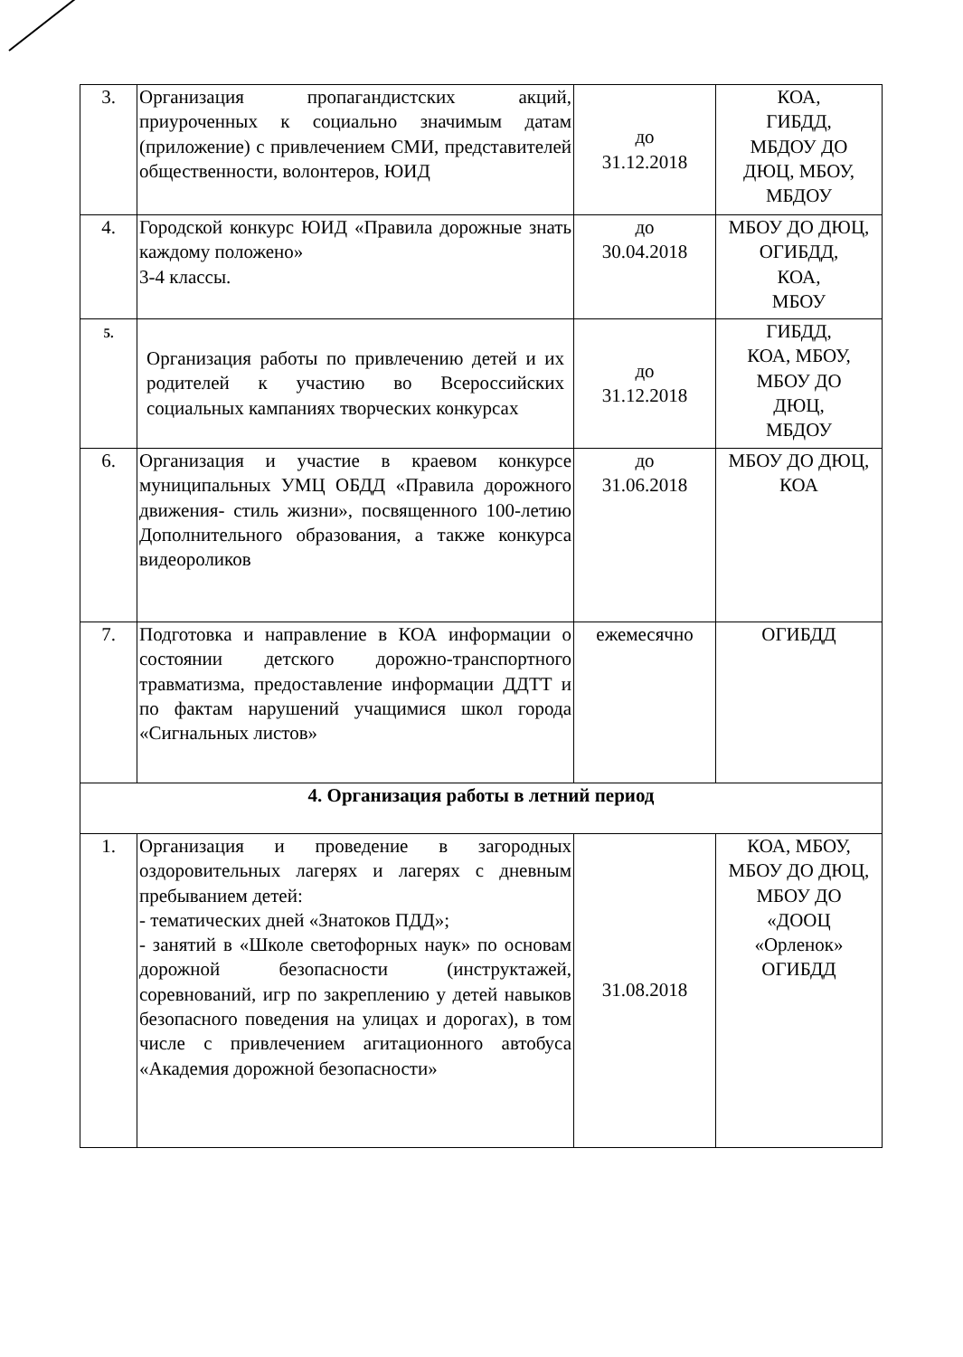| 3. | Организация пропагандистских акций, приуроченных к социально значимым датам (приложение) с привлечением СМИ, представителей общественности, волонтеров, ЮИД | до 31.12.2018 | КОА, ГИБДД, МБДОУ ДО ДЮЦ, МБОУ, МБДОУ |
| 4. | Городской конкурс ЮИД «Правила дорожные знать каждому положено» 3-4 классы. | до 30.04.2018 | МБОУ ДО ДЮЦ, ОГИБДД, КОА, МБОУ |
| 5. | Организация работы по привлечению детей и их родителей к участию во Всероссийских социальных кампаниях творческих конкурсах | до 31.12.2018 | ГИБДД, КОА, МБОУ, МБОУ ДО ДЮЦ, МБДОУ |
| 6. | Организация и участие в краевом конкурсе муниципальных УМЦ ОБДД «Правила дорожного движения- стиль жизни», посвященного 100-летию Дополнительного образования, а также конкурса видеороликов | до 31.06.2018 | МБОУ ДО ДЮЦ, КОА |
| 7. | Подготовка и направление в КОА информации о состоянии детского дорожно-транспортного травматизма, предоставление информации ДДТТ и по фактам нарушений учащимися школ города «Сигнальных листов» | ежемесячно | ОГИБДД |
| 4. Организация работы в летний период | | | |
| 1. | Организация и проведение в загородных оздоровительных лагерях и лагерях с дневным пребыванием детей: - тематических дней «Знатоков ПДД»; - занятий в «Школе светофорных наук» по основам дорожной безопасности (инструктажей, соревнований, игр по закреплению у детей навыков безопасного поведения на улицах и дорогах), в том числе с привлечением агитационного автобуса «Академия дорожной безопасности» | 31.08.2018 | КОА, МБОУ, МБОУ ДО ДЮЦ, МБОУ ДО «ДООЦ «Орленок» ОГИБДД |